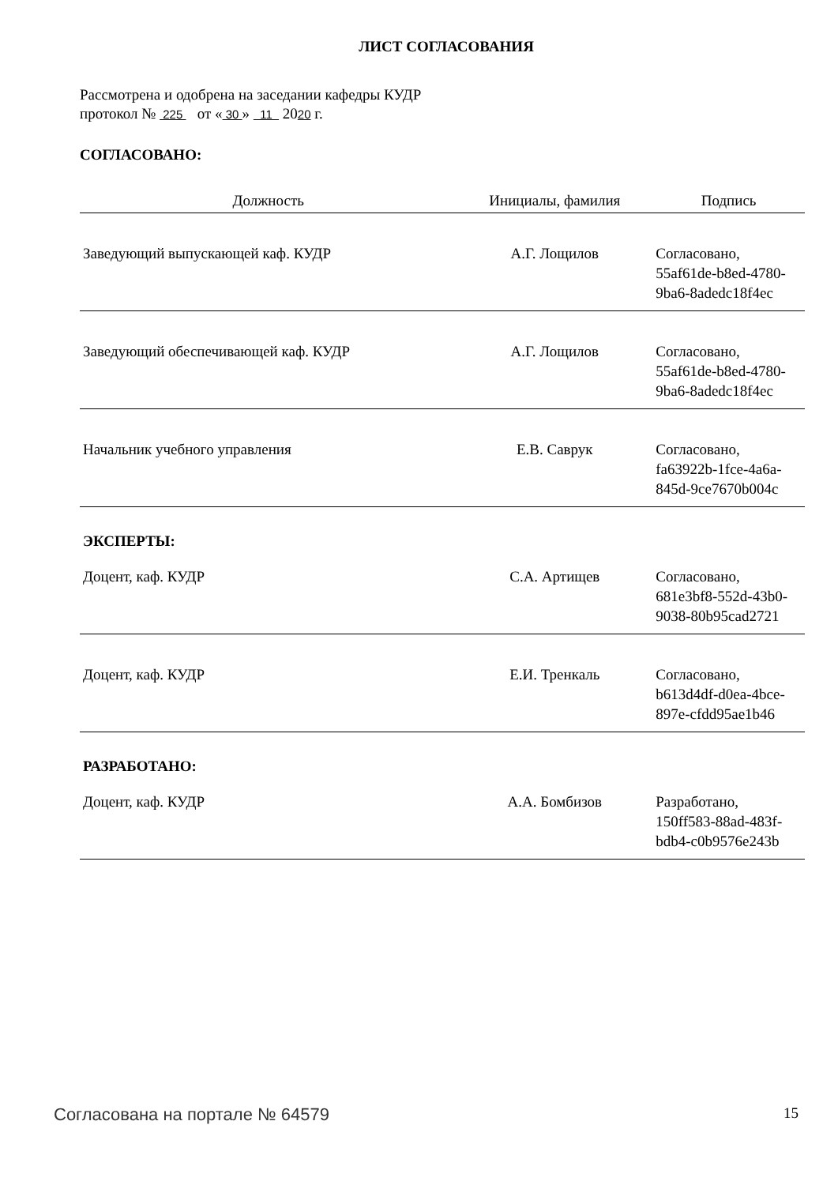ЛИСТ СОГЛАСОВАНИЯ
Рассмотрена и одобрена на заседании кафедры КУДР
протокол № 225 от « 30 » 11 2020 г.
СОГЛАСОВАНО:
| Должность | Инициалы, фамилия | Подпись |
| --- | --- | --- |
| Заведующий выпускающей каф. КУДР | А.Г. Лощилов | Согласовано, 55af61de-b8ed-4780-9ba6-8adedc18f4ec |
| Заведующий обеспечивающей каф. КУДР | А.Г. Лощилов | Согласовано, 55af61de-b8ed-4780-9ba6-8adedc18f4ec |
| Начальник учебного управления | Е.В. Саврук | Согласовано, fa63922b-1fce-4a6a-845d-9ce7670b004c |
| ЭКСПЕРТЫ: | | |
| Доцент, каф. КУДР | С.А. Артищев | Согласовано, 681e3bf8-552d-43b0-9038-80b95cad2721 |
| Доцент, каф. КУДР | Е.И. Тренкаль | Согласовано, b613d4df-d0ea-4bce-897e-cfdd95ae1b46 |
| РАЗРАБОТАНО: | | |
| Доцент, каф. КУДР | А.А. Бомбизов | Разработано, 150ff583-88ad-483f-bdb4-c0b9576e243b |
Согласована на портале № 64579 15